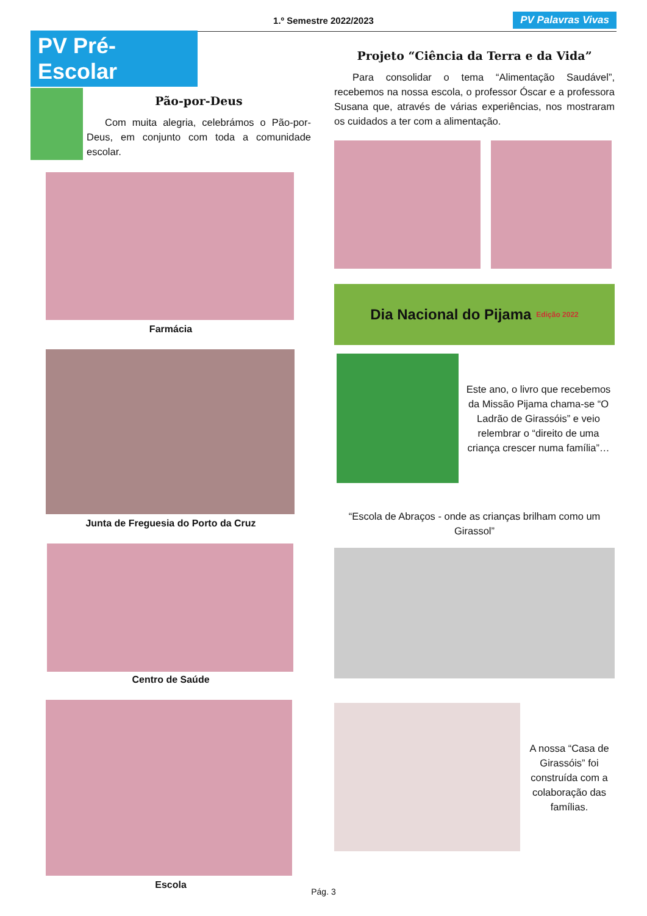1.º Semestre 2022/2023
PV Palavras Vivas
PV Pré-Escolar
Pão-por-Deus
Com muita alegria, celebrámos o Pão-por-Deus, em conjunto com toda a comunidade escolar.
Farmácia
Junta de Freguesia do Porto da Cruz
Centro de Saúde
Escola
Projeto “Ciência da Terra e da Vida”
Para consolidar o tema “Alimentação Saudável”, recebemos na nossa escola, o professor Óscar e a professora Susana que, através de várias experiências, nos mostraram os cuidados a ter com a alimentação.
Dia Nacional do Pijama Edição 2022
Este ano, o livro que recebemos da Missão Pijama chama-se “O Ladrão de Girassóis” e veio relembrar o “direito de uma criança crescer numa família”…
“Escola de Abraços - onde as crianças brilham como um Girassol”
A nossa “Casa de Girassóis” foi construída com a colaboração das famílias.
Pág. 3